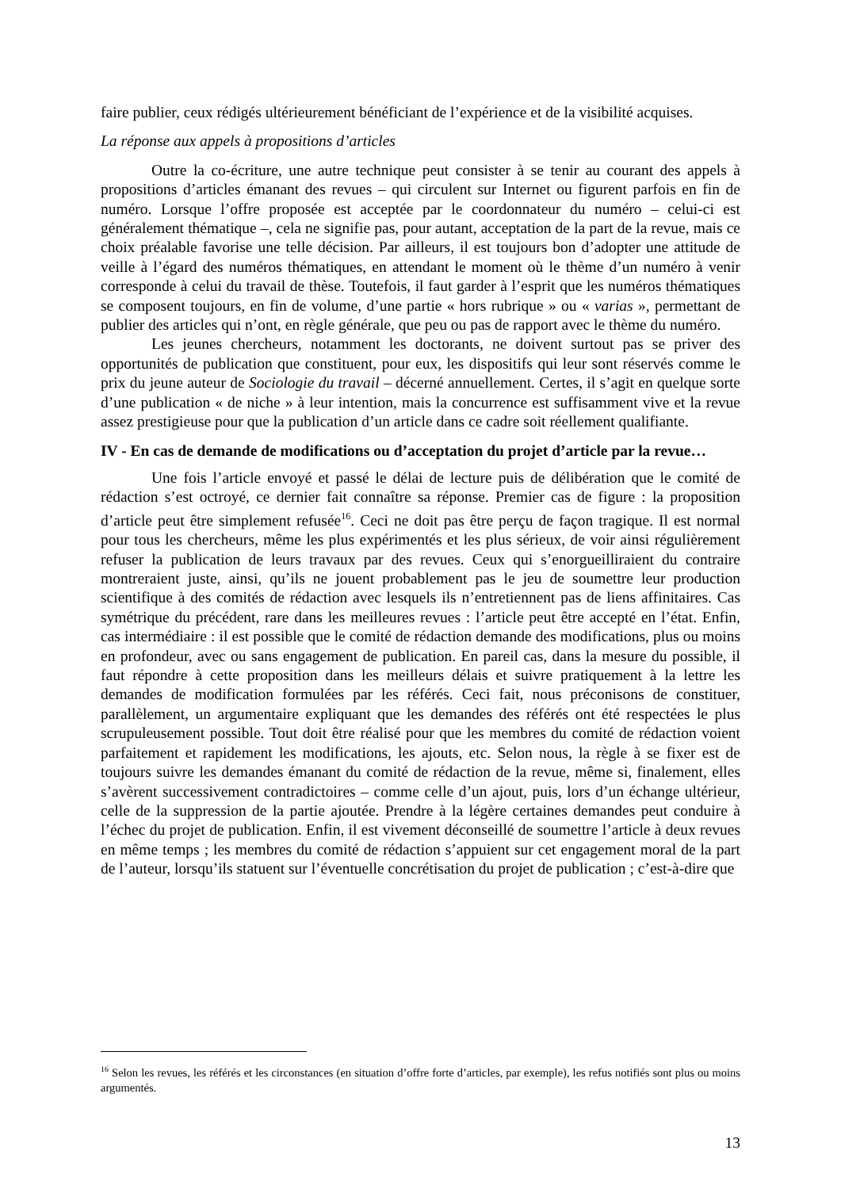faire publier, ceux rédigés ultérieurement bénéficiant de l’expérience et de la visibilité acquises.
La réponse aux appels à propositions d’articles
Outre la co-écriture, une autre technique peut consister à se tenir au courant des appels à propositions d’articles émanant des revues – qui circulent sur Internet ou figurent parfois en fin de numéro. Lorsque l’offre proposée est acceptée par le coordonnateur du numéro – celui-ci est généralement thématique –, cela ne signifie pas, pour autant, acceptation de la part de la revue, mais ce choix préalable favorise une telle décision. Par ailleurs, il est toujours bon d’adopter une attitude de veille à l’égard des numéros thématiques, en attendant le moment où le thème d’un numéro à venir corresponde à celui du travail de thèse. Toutefois, il faut garder à l’esprit que les numéros thématiques se composent toujours, en fin de volume, d’une partie « hors rubrique » ou « varias », permettant de publier des articles qui n’ont, en règle générale, que peu ou pas de rapport avec le thème du numéro.
Les jeunes chercheurs, notamment les doctorants, ne doivent surtout pas se priver des opportunités de publication que constituent, pour eux, les dispositifs qui leur sont réservés comme le prix du jeune auteur de Sociologie du travail – décerné annuellement. Certes, il s’agit en quelque sorte d’une publication « de niche » à leur intention, mais la concurrence est suffisamment vive et la revue assez prestigieuse pour que la publication d’un article dans ce cadre soit réellement qualifiante.
IV - En cas de demande de modifications ou d’acceptation du projet d’article par la revue…
Une fois l’article envoyé et passé le délai de lecture puis de délibération que le comité de rédaction s’est octroyé, ce dernier fait connaître sa réponse. Premier cas de figure : la proposition d’article peut être simplement refusée<sup>16</sup>. Ceci ne doit pas être perçu de façon tragique. Il est normal pour tous les chercheurs, même les plus expérimentés et les plus sérieux, de voir ainsi régulièrement refuser la publication de leurs travaux par des revues. Ceux qui s’enorgueilliraient du contraire montreraient juste, ainsi, qu’ils ne jouent probablement pas le jeu de soumettre leur production scientifique à des comités de rédaction avec lesquels ils n’entretiennent pas de liens affinitaires. Cas symétrique du précédent, rare dans les meilleures revues : l’article peut être accepté en l’état. Enfin, cas intermédiaire : il est possible que le comité de rédaction demande des modifications, plus ou moins en profondeur, avec ou sans engagement de publication. En pareil cas, dans la mesure du possible, il faut répondre à cette proposition dans les meilleurs délais et suivre pratiquement à la lettre les demandes de modification formulées par les référés. Ceci fait, nous préconisons de constituer, parallèlement, un argumentaire expliquant que les demandes des référés ont été respectées le plus scrupuleusement possible. Tout doit être réalisé pour que les membres du comité de rédaction voient parfaitement et rapidement les modifications, les ajouts, etc. Selon nous, la règle à se fixer est de toujours suivre les demandes émanant du comité de rédaction de la revue, même si, finalement, elles s’avèrent successivement contradictoires – comme celle d’un ajout, puis, lors d’un échange ultérieur, celle de la suppression de la partie ajoutée. Prendre à la légère certaines demandes peut conduire à l’échec du projet de publication. Enfin, il est vivement déconseillé de soumettre l’article à deux revues en même temps ; les membres du comité de rédaction s’appuient sur cet engagement moral de la part de l’auteur, lorsqu’ils statuent sur l’éventuelle concrétisation du projet de publication ; c’est-à-dire que
<sup>16</sup> Selon les revues, les référés et les circonstances (en situation d’offre forte d’articles, par exemple), les refus notifiés sont plus ou moins argumentés.
13